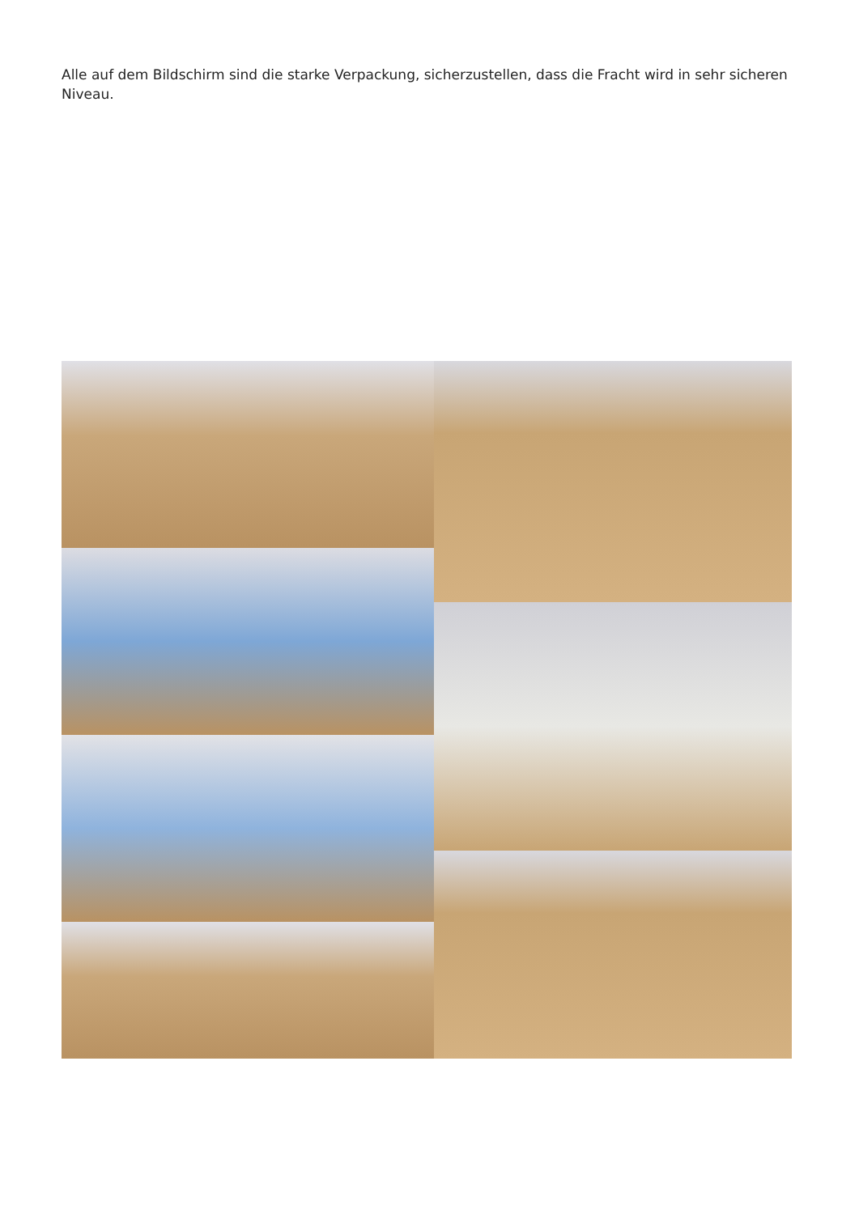Alle auf dem Bildschirm sind die starke Verpackung, sicherzustellen, dass die Fracht wird in sehr sicheren Niveau.